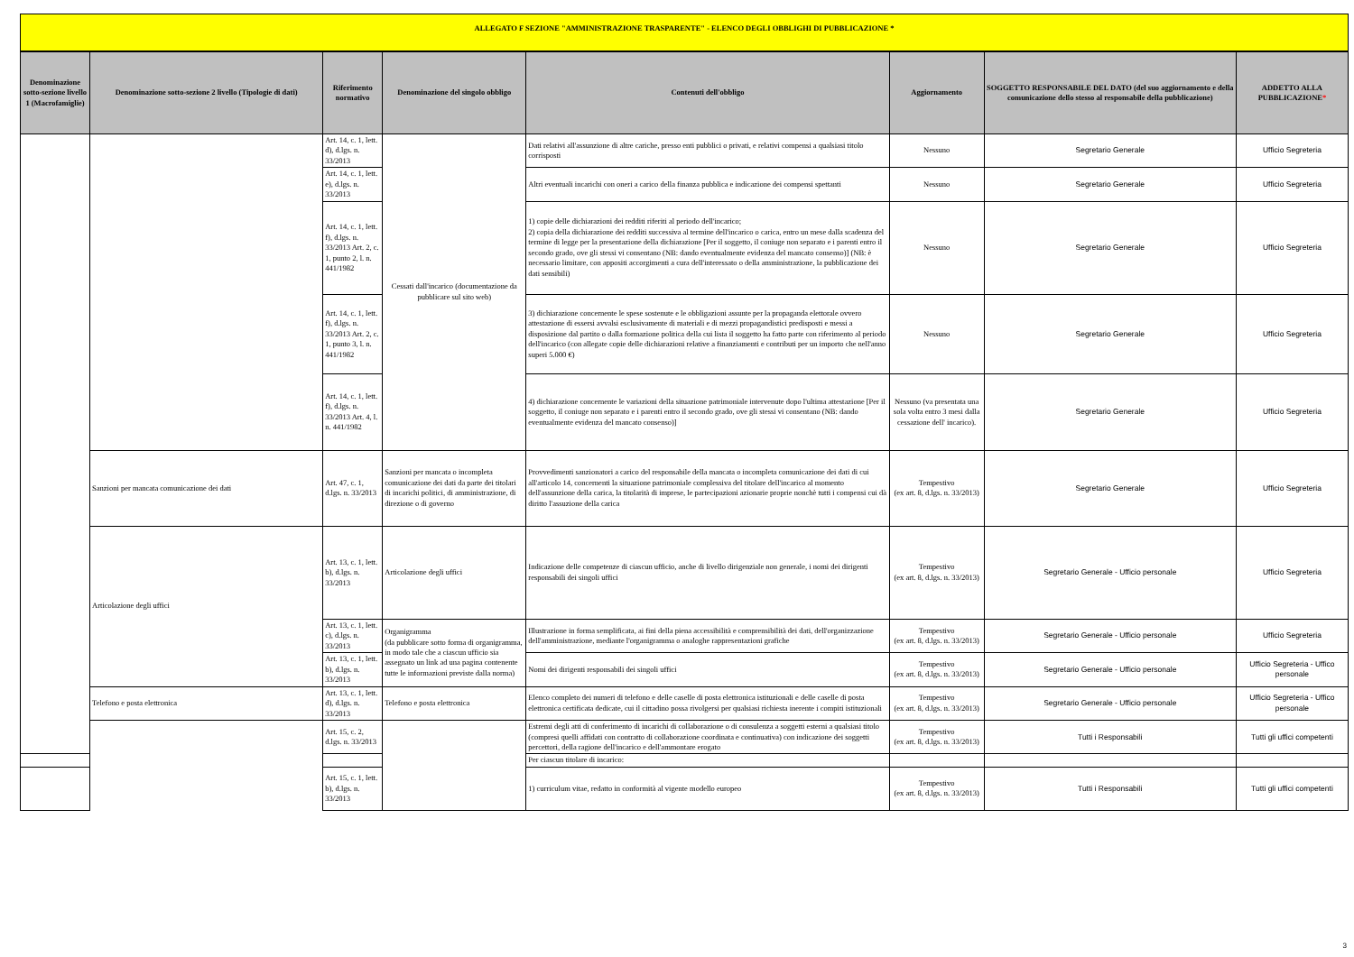ALLEGATO F SEZIONE "AMMINISTRAZIONE TRASPARENTE" - ELENCO DEGLI OBBLIGHI DI PUBBLICAZIONE *
| Denominazione sotto-sezione livello 1 (Macrofamiglie) | Denominazione sotto-sezione 2 livello (Tipologie di dati) | Riferimento normativo | Denominazione del singolo obbligo | Contenuti dell'obbligo | Aggiornamento | SOGGETTO RESPONSABILE DEL DATO (del suo aggiornamento e della comunicazione dello stesso al responsabile della pubblicazione) | ADDETTO ALLA PUBBLICAZIONE * |
| --- | --- | --- | --- | --- | --- | --- | --- |
| | | Art. 14, c. 1, lett. d), d.lgs. n. 33/2013 | Cessati dall'incarico (documentazione da pubblicare sul sito web) | Dati relativi all'assunzione di altre cariche, presso enti pubblici o privati, e relativi compensi a qualsiasi titolo corrisposti | Nessuno | Segretario Generale | Ufficio Segreteria |
| | | Art. 14, c. 1, lett. e), d.lgs. n. 33/2013 | | Altri eventuali incarichi con oneri a carico della finanza pubblica e indicazione dei compensi spettanti | Nessuno | Segretario Generale | Ufficio Segreteria |
| | | Art. 14, c. 1, lett. f), d.lgs. n. 33/2013 Art. 2, c. 1, punto 2, l. n. 441/1982 | | 1) copie delle dichiarazioni dei redditi riferiti al periodo dell'incarico; 2) copia della dichiarazione dei redditi successiva al termine dell'incarico o carica, entro un mese dalla scadenza del termine di legge per la presentazione della dichiarazione [Per il soggetto, il coniuge non separato e i parenti entro il secondo grado, ove gli stessi vi consentano (NB: dando eventualmente evidenza del mancato consenso)] (NB: è necessario limitare, con appositi accorgimenti a cura dell'interessato o della amministrazione, la pubblicazione dei dati sensibili) | Nessuno | Segretario Generale | Ufficio Segreteria |
| | | Art. 14, c. 1, lett. f), d.lgs. n. 33/2013 Art. 2, c. 1, punto 3, l. n. 441/1982 | | 3) dichiarazione concernente le spese sostenute e le obbligazioni assunte per la propaganda elettorale ovvero attestazione di essersi avvalsi esclusivamente di materiali e di mezzi propagandistici predisposti e messi a disposizione dal partito o dalla formazione politica della cui lista il soggetto ha fatto parte con riferimento al periodo dell'incarico (con allegate copie delle dichiarazioni relative a finanziamenti e contributi per un importo che nell'anno superi 5.000 €) | Nessuno | Segretario Generale | Ufficio Segreteria |
| | | Art. 14, c. 1, lett. f), d.lgs. n. 33/2013 Art. 4, l. n. 441/1982 | | 4) dichiarazione concernente le variazioni della situazione patrimoniale intervenute dopo l'ultima attestazione [Per il soggetto, il coniuge non separato e i parenti entro il secondo grado, ove gli stessi vi consentano (NB: dando eventualmente evidenza del mancato consenso)] | Nessuno (va presentata una sola volta entro 3 mesi dalla cessazione dell' incarico). | Segretario Generale | Ufficio Segreteria |
| | Sanzioni per mancata comunicazione dei dati | Art. 47, c. 1, d.lgs. n. 33/2013 | Sanzioni per mancata o incompleta comunicazione dei dati da parte dei titolari di incarichi politici, di amministrazione, di direzione o di governo | Provvedimenti sanzionatori a carico del responsabile della mancata o incompleta comunicazione dei dati di cui all'articolo 14, concernenti la situazione patrimoniale complessiva del titolare dell'incarico al momento dell'assunzione della carica, la titolarità di imprese, le partecipazioni azionarie proprie nonchè tutti i compensi cui dà diritto l'assuzione della carica | Tempestivo (ex art. 8, d.lgs. n. 33/2013) | Segretario Generale | Ufficio Segreteria |
| | Articolazione degli uffici | Art. 13, c. 1, lett. b), d.lgs. n. 33/2013 | Articolazione degli uffici | Indicazione delle competenze di ciascun ufficio, anche di livello dirigenziale non generale, i nomi dei dirigenti responsabili dei singoli uffici | Tempestivo (ex art. 8, d.lgs. n. 33/2013) | Segretario Generale - Ufficio personale | Ufficio Segreteria |
| | | Art. 13, c. 1, lett. c), d.lgs. n. 33/2013 | Organigramma (da pubblicare sotto forma di organigramma, in modo tale che a ciascun ufficio sia assegnato un link ad una pagina contenente tutte le informazioni previste dalla norma) | Illustrazione in forma semplificata, ai fini della piena accessibilità e comprensibilità dei dati, dell'organizzazione dell'amministrazione, mediante l'organigramma o analoghe rappresentazioni grafiche | Tempestivo (ex art. 8, d.lgs. n. 33/2013) | Segretario Generale - Ufficio personale | Ufficio Segreteria |
| | | Art. 13, c. 1, lett. b), d.lgs. n. 33/2013 | | Nomi dei dirigenti responsabili dei singoli uffici | Tempestivo (ex art. 8, d.lgs. n. 33/2013) | Segretario Generale - Ufficio personale | Ufficio Segreteria - Uffico personale |
| | Telefono e posta elettronica | Art. 13, c. 1, lett. d), d.lgs. n. 33/2013 | Telefono e posta elettronica | Elenco completo dei numeri di telefono e delle caselle di posta elettronica istituzionali e delle caselle di posta elettronica certificata dedicate, cui il cittadino possa rivolgersi per qualsiasi richiesta inerente i compiti istituzionali | Tempestivo (ex art. 8, d.lgs. n. 33/2013) | Segretario Generale - Ufficio personale | Ufficio Segreteria - Uffico personale |
| | | Art. 15, c. 2, d.lgs. n. 33/2013 | | Estremi degli atti di conferimento di incarichi di collaborazione o di consulenza a soggetti esterni a qualsiasi titolo (compresi quelli affidati con contratto di collaborazione coordinata e continuativa) con indicazione dei soggetti percettori, della ragione dell'incarico e dell'ammontare erogato | Tempestivo (ex art. 8, d.lgs. n. 33/2013) | Tutti i Responsabili | Tutti gli uffici competenti |
| | | | | Per ciascun titolare di incarico: | | | |
| | | Art. 15, c. 1, lett. b), d.lgs. n. 33/2013 | | 1) curriculum vitae, redatto in conformità al vigente modello europeo | Tempestivo (ex art. 8, d.lgs. n. 33/2013) | Tutti i Responsabili | Tutti gli uffici competenti |
3